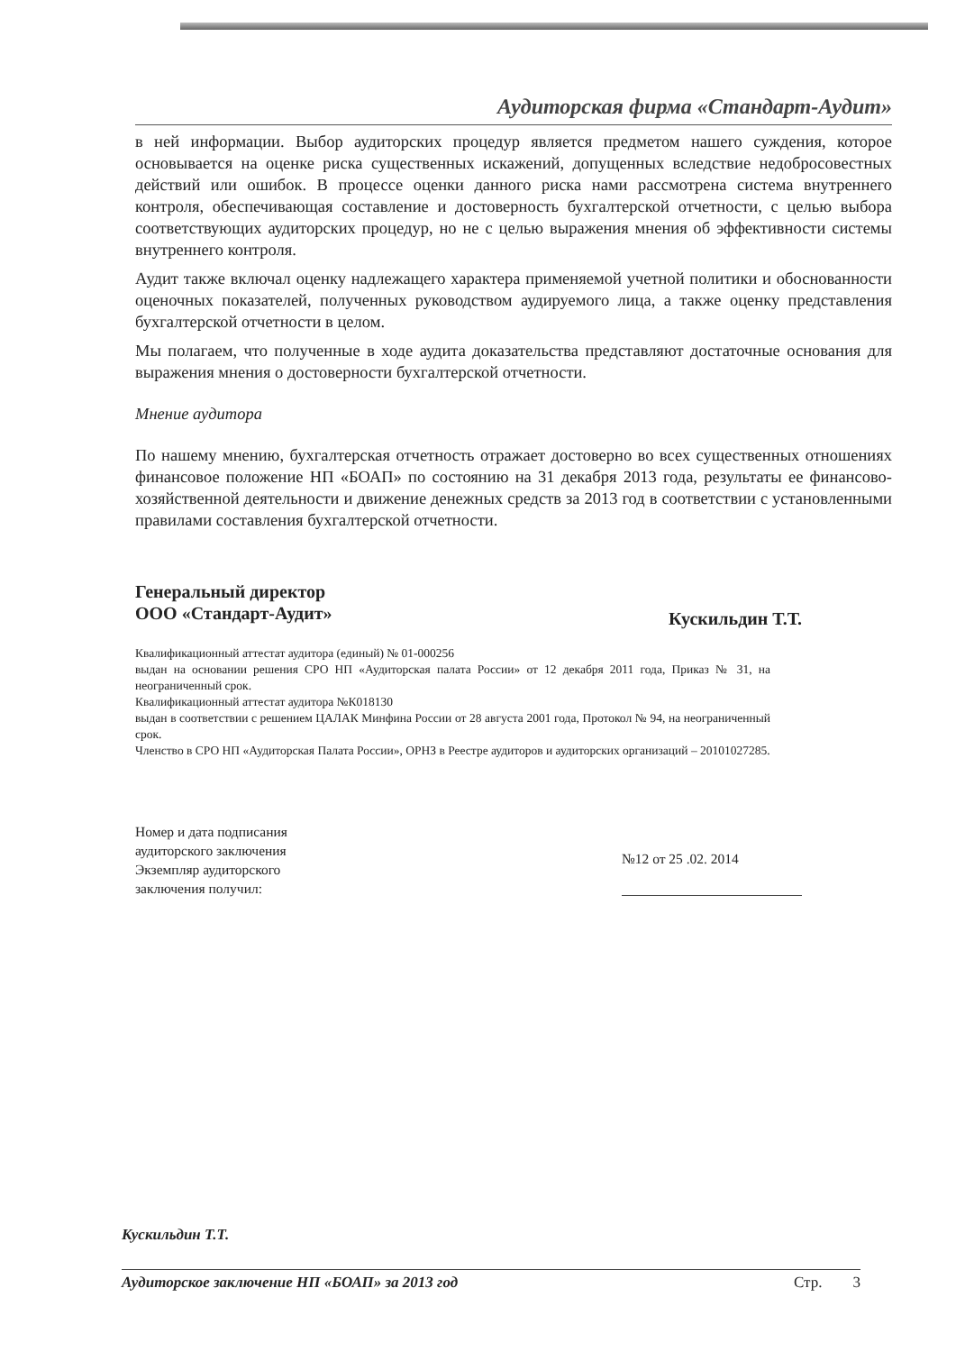Аудиторская фирма «Стандарт-Аудит»
в ней информации. Выбор аудиторских процедур является предметом нашего суждения, которое основывается на оценке риска существенных искажений, допущенных вследствие недобросовестных действий или ошибок. В процессе оценки данного риска нами рассмотрена система внутреннего контроля, обеспечивающая составление и достоверность бухгалтерской отчетности, с целью выбора соответствующих аудиторских процедур, но не с целью выражения мнения об эффективности системы внутреннего контроля.
Аудит также включал оценку надлежащего характера применяемой учетной политики и обоснованности оценочных показателей, полученных руководством аудируемого лица, а также оценку представления бухгалтерской отчетности в целом.
Мы полагаем, что полученные в ходе аудита доказательства представляют достаточные основания для выражения мнения о достоверности бухгалтерской отчетности.
Мнение аудитора
По нашему мнению, бухгалтерская отчетность отражает достоверно во всех существенных отношениях финансовое положение НП «БОАП» по состоянию на 31 декабря 2013 года, результаты ее финансово-хозяйственной деятельности и движение денежных средств за 2013 год в соответствии с установленными правилами составления бухгалтерской отчетности.
Генеральный директор
ООО «Стандарт-Аудит»
Кускильдин Т.Т.
Квалификационный аттестат аудитора (единый) № 01-000256
выдан на основании решения СРО НП «Аудиторская палата России» от 12 декабря 2011 года, Приказ № 31, на неограниченный срок.
Квалификационный аттестат аудитора №К018130
выдан в соответствии с решением ЦАЛАК Минфина России от 28 августа 2001 года, Протокол № 94, на неограниченный срок.
Членство в СРО НП «Аудиторская Палата России», ОРНЗ в Реестре аудиторов и аудиторских организаций – 20101027285.
Номер и дата подписания
аудиторского заключения
Экземпляр аудиторского
заключения получил:
№12 от 25 .02. 2014
Кускильдин Т.Т.
Аудиторское заключение НП «БОАП» за 2013 год Стр. 3